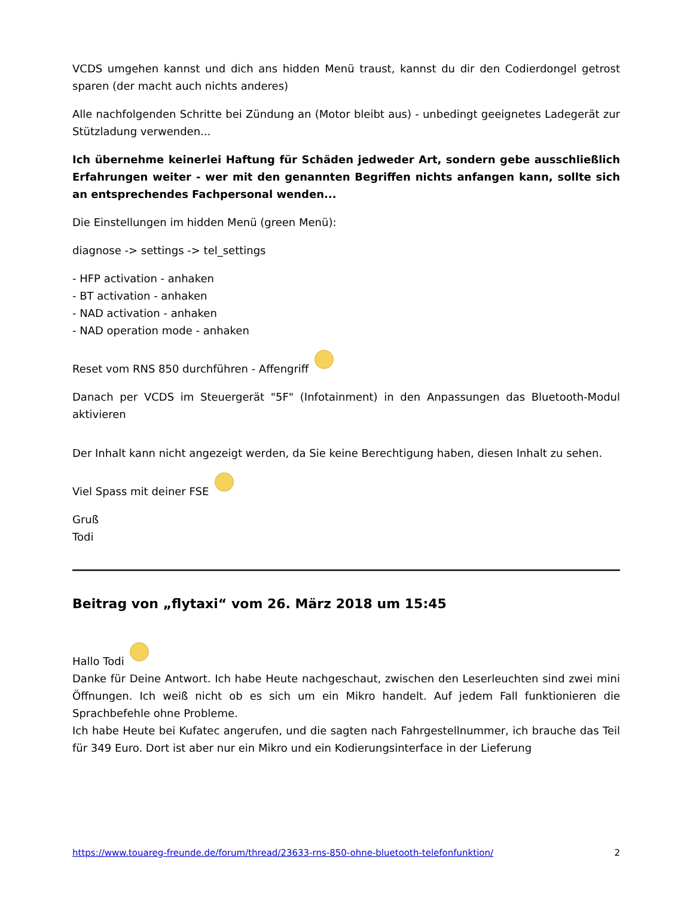VCDS umgehen kannst und dich ans hidden Menü traust, kannst du dir den Codierdongel getrost sparen (der macht auch nichts anderes)
Alle nachfolgenden Schritte bei Zündung an (Motor bleibt aus) - unbedingt geeignetes Ladegerät zur Stützladung verwenden...
Ich übernehme keinerlei Haftung für Schäden jedweder Art, sondern gebe ausschließlich Erfahrungen weiter - wer mit den genannten Begriffen nichts anfangen kann, sollte sich an entsprechendes Fachpersonal wenden...
Die Einstellungen im hidden Menü (green Menü):
diagnose -> settings -> tel_settings
- HFP activation - anhaken
- BT activation - anhaken
- NAD activation - anhaken
- NAD operation mode - anhaken
Reset vom RNS 850 durchführen - Affengriff
Danach per VCDS im Steuergerät "5F" (Infotainment) in den Anpassungen das Bluetooth-Modul aktivieren
Der Inhalt kann nicht angezeigt werden, da Sie keine Berechtigung haben, diesen Inhalt zu sehen.
Viel Spass mit deiner FSE
Gruß
Todi
Beitrag von „flytaxi“ vom 26. März 2018 um 15:45
Hallo Todi
Danke für Deine Antwort. Ich habe Heute nachgeschaut, zwischen den Leserleuchten sind zwei mini Öffnungen. Ich weiß nicht ob es sich um ein Mikro handelt. Auf jedem Fall funktionieren die Sprachbefehle ohne Probleme.
Ich habe Heute bei Kufatec angerufen, und die sagten nach Fahrgestellnummer, ich brauche das Teil für 349 Euro. Dort ist aber nur ein Mikro und ein Kodierungsinterface in der Lieferung
https://www.touareg-freunde.de/forum/thread/23633-rns-850-ohne-bluetooth-telefonfunktion/ 2